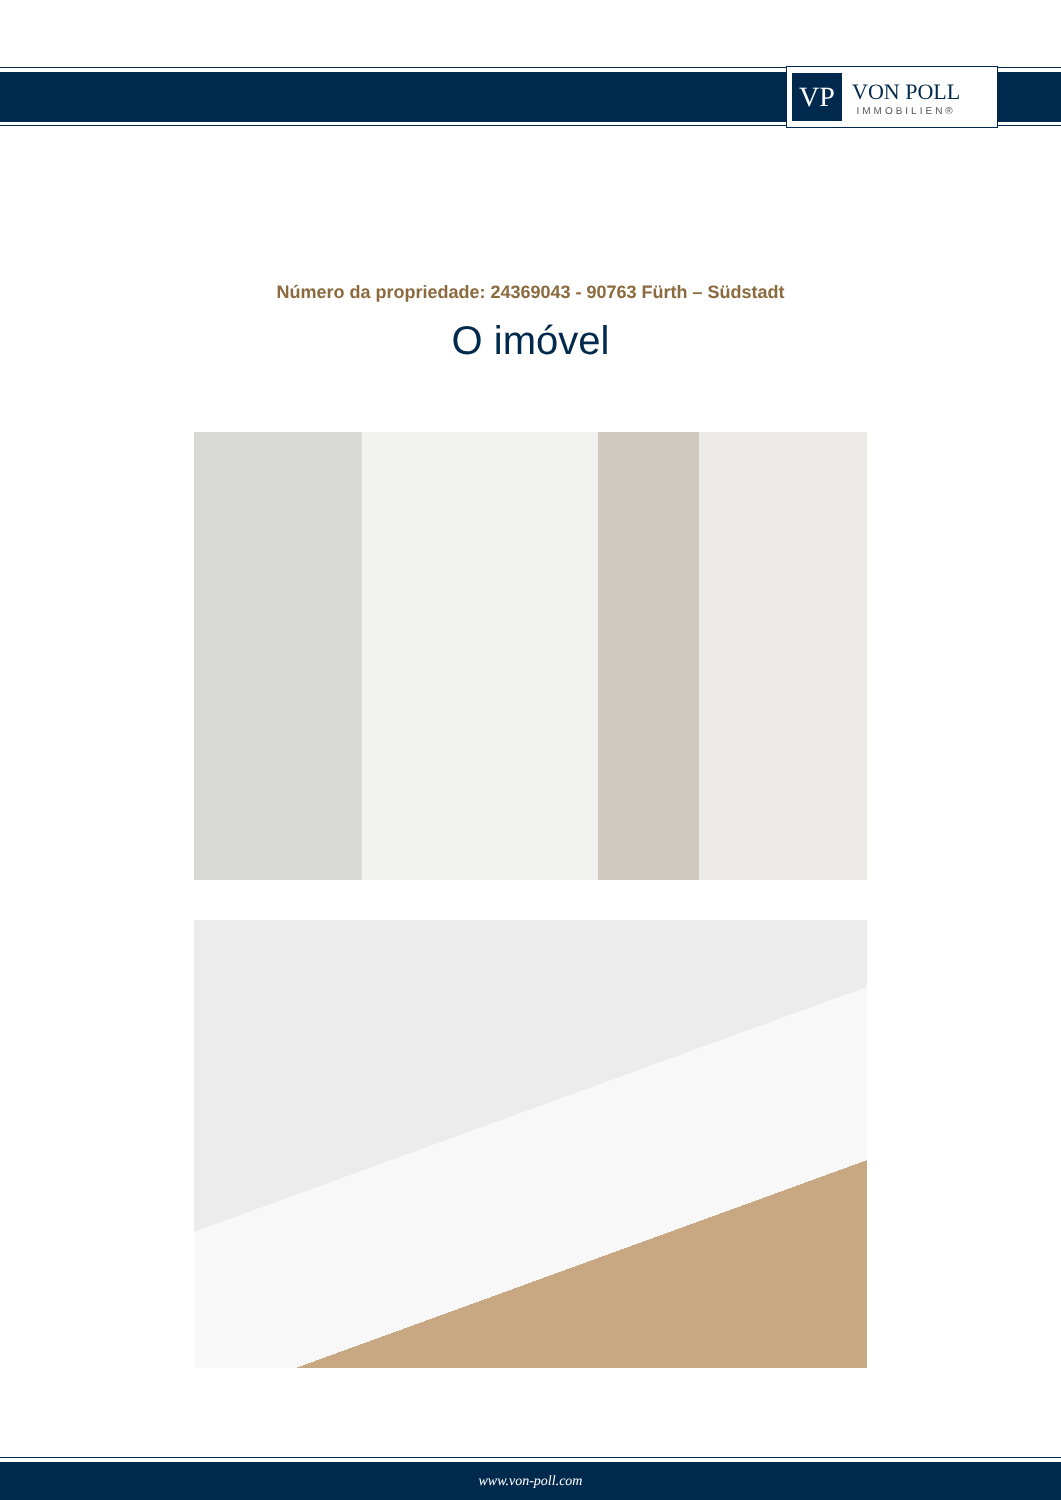VP
VON POLL
IMMOBILIEN®
Número da propriedade: 24369043 - 90763 Fürth – Südstadt
O imóvel
www.von-poll.com